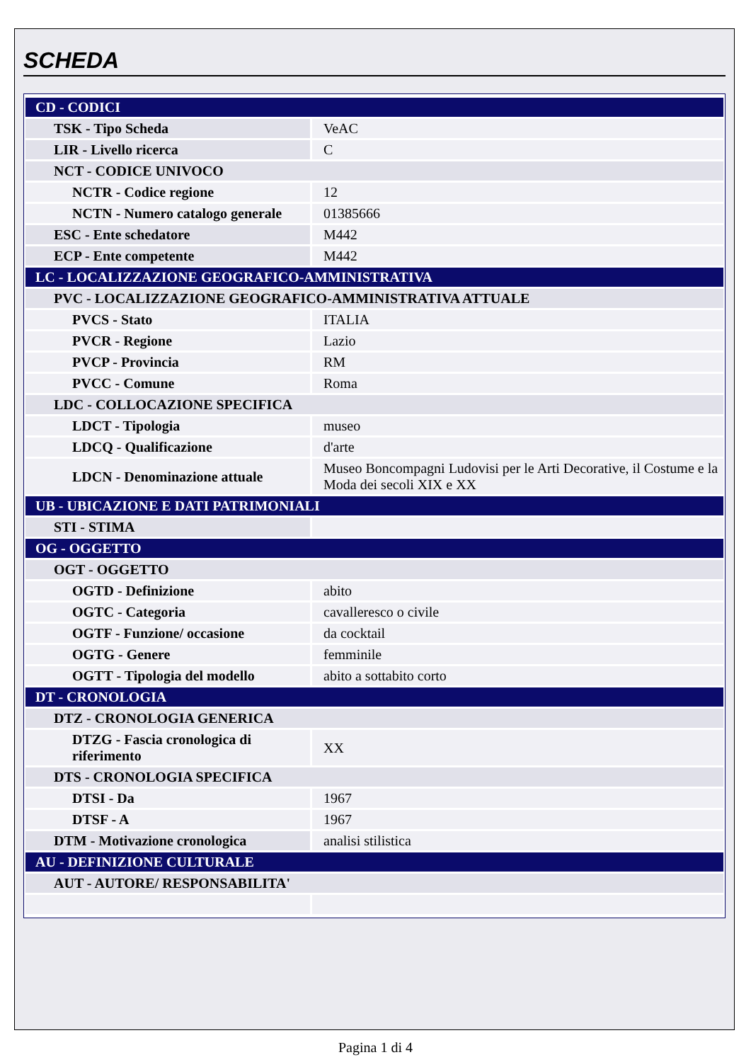SCHEDA
| CD - CODICI | |
| TSK - Tipo Scheda | VeAC |
| LIR - Livello ricerca | C |
| NCT - CODICE UNIVOCO | |
| NCTR - Codice regione | 12 |
| NCTN - Numero catalogo generale | 01385666 |
| ESC - Ente schedatore | M442 |
| ECP - Ente competente | M442 |
| LC - LOCALIZZAZIONE GEOGRAFICO-AMMINISTRATIVA | |
| PVC - LOCALIZZAZIONE GEOGRAFICO-AMMINISTRATIVA ATTUALE | |
| PVCS - Stato | ITALIA |
| PVCR - Regione | Lazio |
| PVCP - Provincia | RM |
| PVCC - Comune | Roma |
| LDC - COLLOCAZIONE SPECIFICA | |
| LDCT - Tipologia | museo |
| LDCQ - Qualificazione | d'arte |
| LDCN - Denominazione attuale | Museo Boncompagni Ludovisi per le Arti Decorative, il Costume e la Moda dei secoli XIX e XX |
| UB - UBICAZIONE E DATI PATRIMONIALI | |
| STI - STIMA | |
| OG - OGGETTO | |
| OGT - OGGETTO | |
| OGTD - Definizione | abito |
| OGTC - Categoria | cavalleresco o civile |
| OGTF - Funzione/ occasione | da cocktail |
| OGTG - Genere | femminile |
| OGTT - Tipologia del modello | abito a sottabito corto |
| DT - CRONOLOGIA | |
| DTZ - CRONOLOGIA GENERICA | |
| DTZG - Fascia cronologica di riferimento | XX |
| DTS - CRONOLOGIA SPECIFICA | |
| DTSI - Da | 1967 |
| DTSF - A | 1967 |
| DTM - Motivazione cronologica | analisi stilistica |
| AU - DEFINIZIONE CULTURALE | |
| AUT - AUTORE/ RESPONSABILITA' | |
Pagina 1 di 4